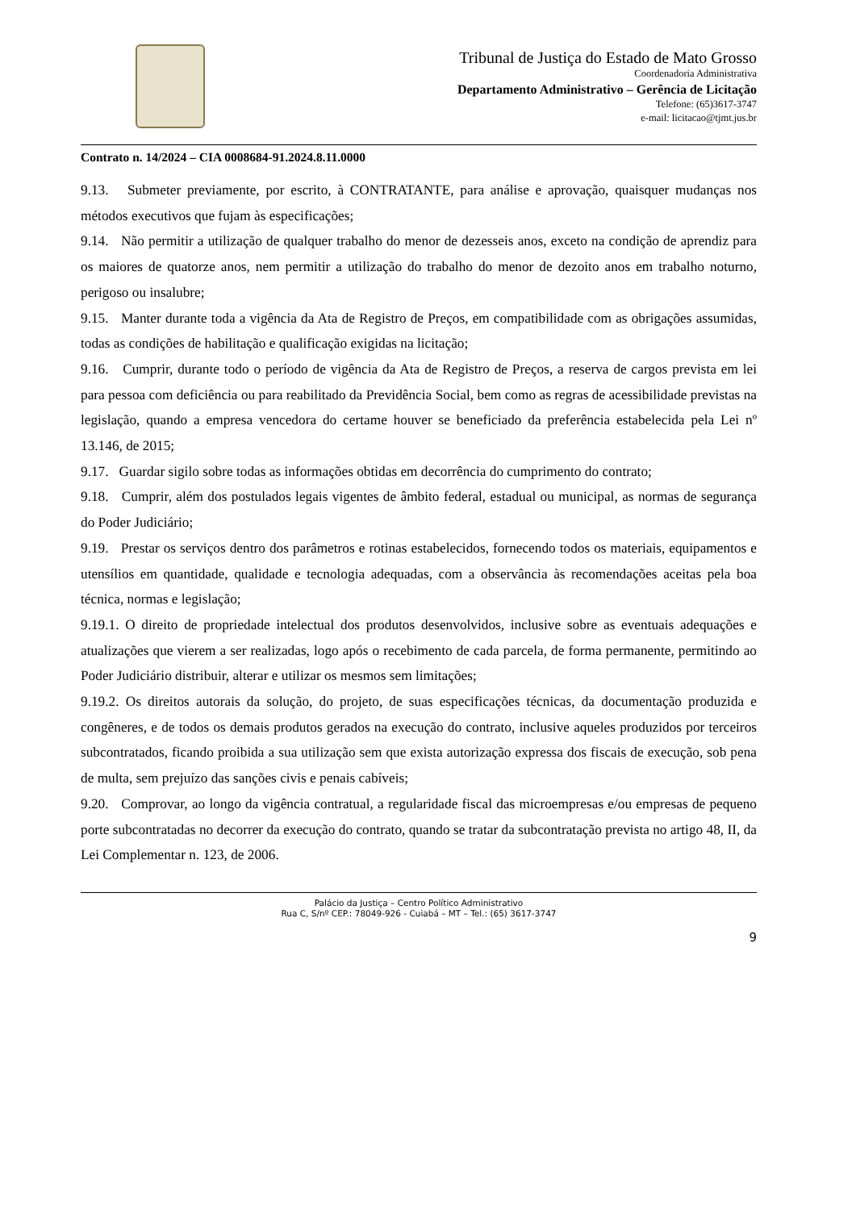Tribunal de Justiça do Estado de Mato Grosso
Coordenadoria Administrativa
Departamento Administrativo – Gerência de Licitação
Telefone: (65)3617-3747
e-mail: licitacao@tjmt.jus.br
Contrato n. 14/2024 – CIA 0008684-91.2024.8.11.0000
9.13. Submeter previamente, por escrito, à CONTRATANTE, para análise e aprovação, quaisquer mudanças nos métodos executivos que fujam às especificações;
9.14. Não permitir a utilização de qualquer trabalho do menor de dezesseis anos, exceto na condição de aprendiz para os maiores de quatorze anos, nem permitir a utilização do trabalho do menor de dezoito anos em trabalho noturno, perigoso ou insalubre;
9.15. Manter durante toda a vigência da Ata de Registro de Preços, em compatibilidade com as obrigações assumidas, todas as condições de habilitação e qualificação exigidas na licitação;
9.16. Cumprir, durante todo o período de vigência da Ata de Registro de Preços, a reserva de cargos prevista em lei para pessoa com deficiência ou para reabilitado da Previdência Social, bem como as regras de acessibilidade previstas na legislação, quando a empresa vencedora do certame houver se beneficiado da preferência estabelecida pela Lei nº 13.146, de 2015;
9.17. Guardar sigilo sobre todas as informações obtidas em decorrência do cumprimento do contrato;
9.18. Cumprir, além dos postulados legais vigentes de âmbito federal, estadual ou municipal, as normas de segurança do Poder Judiciário;
9.19. Prestar os serviços dentro dos parâmetros e rotinas estabelecidos, fornecendo todos os materiais, equipamentos e utensílios em quantidade, qualidade e tecnologia adequadas, com a observância às recomendações aceitas pela boa técnica, normas e legislação;
9.19.1. O direito de propriedade intelectual dos produtos desenvolvidos, inclusive sobre as eventuais adequações e atualizações que vierem a ser realizadas, logo após o recebimento de cada parcela, de forma permanente, permitindo ao Poder Judiciário distribuir, alterar e utilizar os mesmos sem limitações;
9.19.2. Os direitos autorais da solução, do projeto, de suas especificações técnicas, da documentação produzida e congêneres, e de todos os demais produtos gerados na execução do contrato, inclusive aqueles produzidos por terceiros subcontratados, ficando proibida a sua utilização sem que exista autorização expressa dos fiscais de execução, sob pena de multa, sem prejuízo das sanções civis e penais cabíveis;
9.20. Comprovar, ao longo da vigência contratual, a regularidade fiscal das microempresas e/ou empresas de pequeno porte subcontratadas no decorrer da execução do contrato, quando se tratar da subcontratação prevista no artigo 48, II, da Lei Complementar n. 123, de 2006.
Palácio da Justiça – Centro Político Administrativo
Rua C, S/nº CEP.: 78049-926 - Cuiabá – MT – Tel.: (65) 3617-3747
9